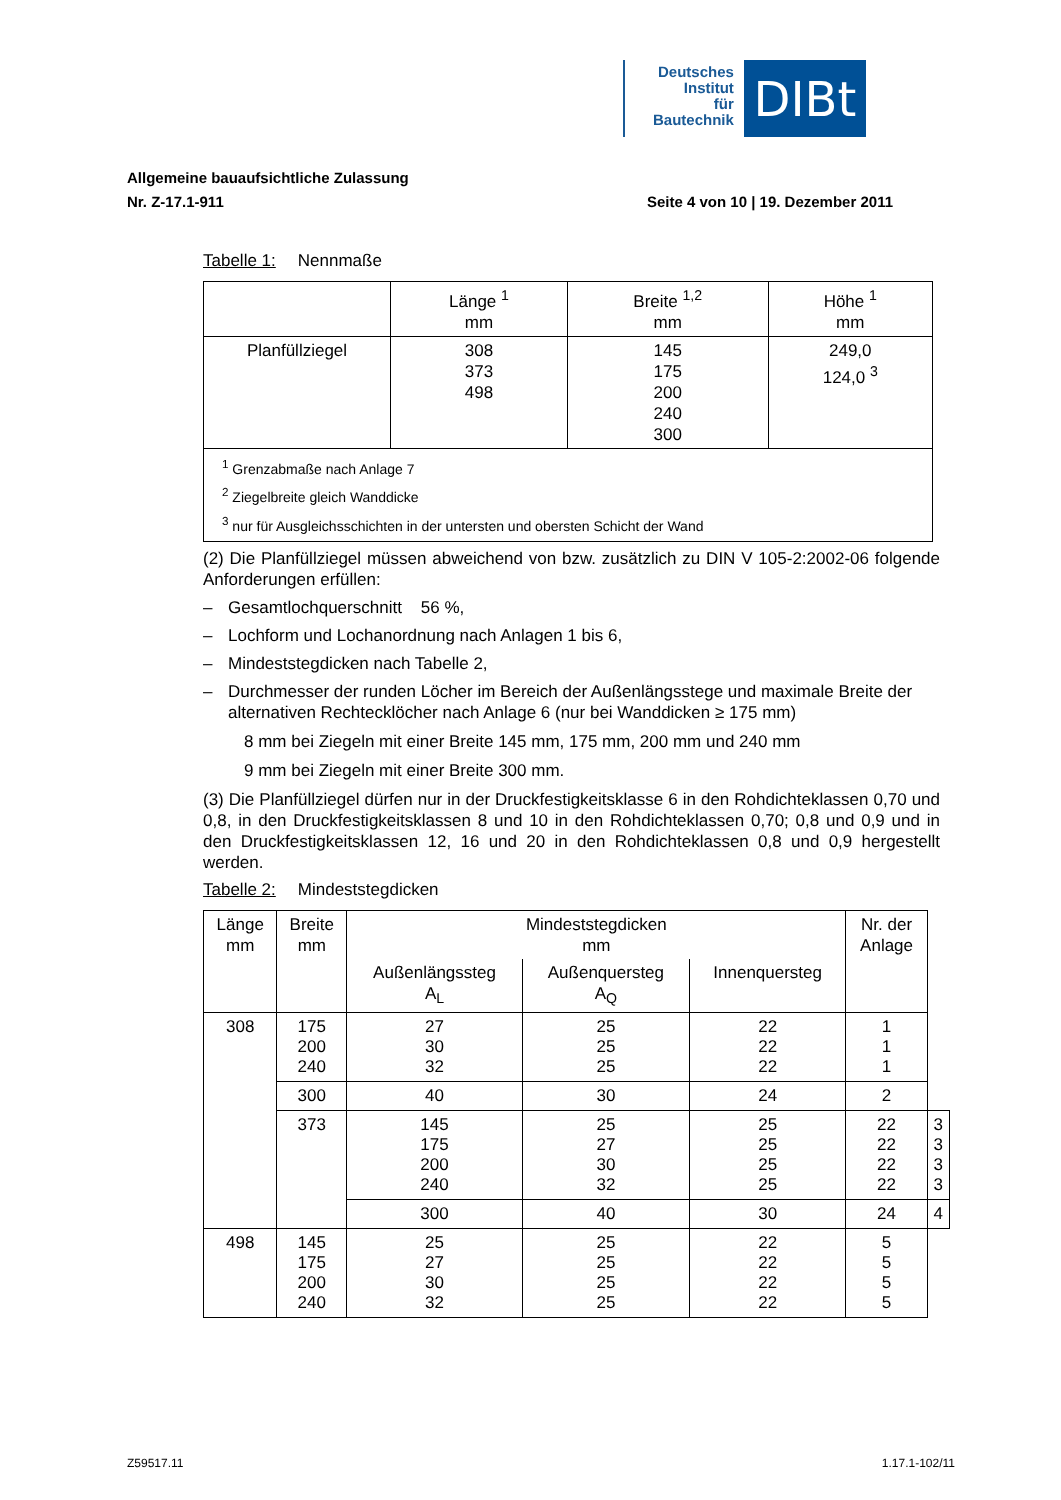Deutsches
Institut
für
Bautechnik
DIBt
Allgemeine bauaufsichtliche Zulassung
Nr. Z-17.1-911 Seite 4 von 10 | 19. Dezember 2011
Tabelle 1: Nennmaße
| | Länge <sup>1</sup> mm | Breite <sup>1,2</sup> mm | Höhe <sup>1</sup> mm |
| --- | --- | --- | --- |
| Planfüllziegel | 308 373 498 | 145 175 200 240 300 | 249,0 124,0 <sup>3</sup> |
| <sup>1</sup> Grenzabmaße nach Anlage 7 <sup>2</sup> Ziegelbreite gleich Wanddicke <sup>3</sup> nur für Ausgleichsschichten in der untersten und obersten Schicht der Wand | | | |
(2) Die Planfüllziegel müssen abweichend von bzw. zusätzlich zu DIN V 105-2:2002-06 folgende Anforderungen erfüllen:
– Gesamtlochquerschnitt 56 %,
– Lochform und Lochanordnung nach Anlagen 1 bis 6,
– Mindeststegdicken nach Tabelle 2,
– Durchmesser der runden Löcher im Bereich der Außenlängsstege und maximale Breite der alternativen Rechtecklöcher nach Anlage 6 (nur bei Wanddicken ≥ 175 mm)
8 mm bei Ziegeln mit einer Breite 145 mm, 175 mm, 200 mm und 240 mm
9 mm bei Ziegeln mit einer Breite 300 mm.
(3) Die Planfüllziegel dürfen nur in der Druckfestigkeitsklasse 6 in den Rohdichteklassen 0,70 und 0,8, in den Druckfestigkeitsklassen 8 und 10 in den Rohdichteklassen 0,70; 0,8 und 0,9 und in den Druckfestigkeitsklassen 12, 16 und 20 in den Rohdichteklassen 0,8 und 0,9 hergestellt werden.
Tabelle 2: Mindeststegdicken
| Länge mm | Breite mm | Mindeststegdicken mm | | | Nr. der Anlage | |
| --- | --- | --- | --- | --- | --- | --- |
| | | Außenlängssteg A<sub>L</sub> | Außenquersteg A<sub>Q</sub> | Innenquersteg | | |
| 308 | 175 200 240 | 27 30 32 | 25 25 25 | 22 22 22 | 1 1 1 | |
| | 300 | 40 | 30 | 24 | 2 | |
| | 373 | 145 175 200 240 | 25 27 30 32 | 25 25 25 25 | 22 22 22 22 | 3 3 3 3 |
| | | 300 | 40 | 30 | 24 | 4 |
| 498 | 145 175 200 240 | 25 27 30 32 | 25 25 25 25 | 22 22 22 22 | 5 5 5 5 | |
Z59517.11 1.17.1-102/11